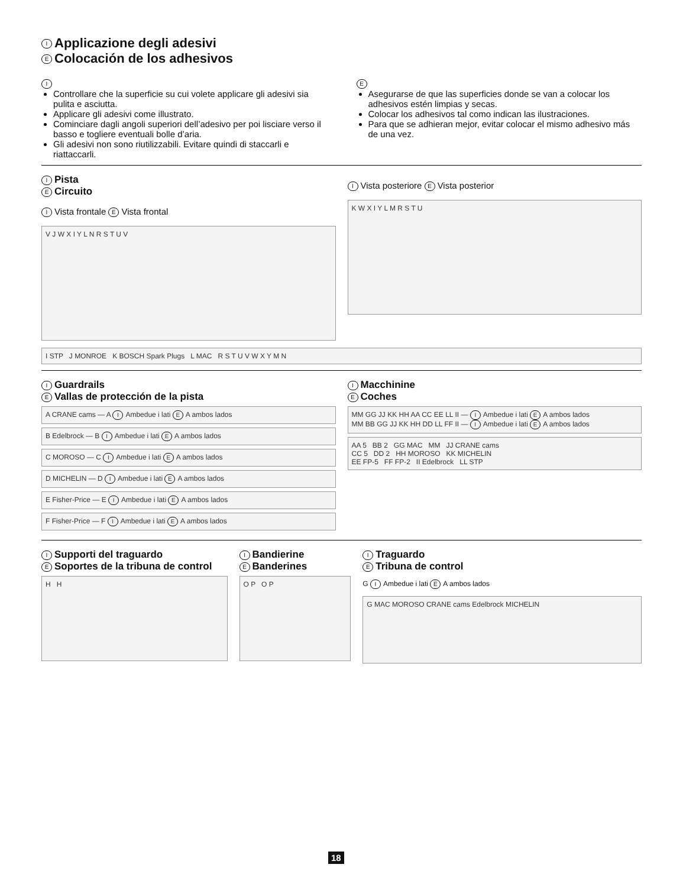I Applicazione degli adesivi
E Colocación de los adhesivos
I
Controllare che la superficie su cui volete applicare gli adesivi sia pulita e asciutta.
Applicare gli adesivi come illustrato.
Cominciare dagli angoli superiori dell’adesivo per poi lisciare verso il basso e togliere eventuali bolle d’aria.
Gli adesivi non sono riutilizzabili. Evitare quindi di staccarli e riattaccarli.
E
Asegurarse de que las superficies donde se van a colocar los adhesivos estén limpias y secas.
Colocar los adhesivos tal como indican las ilustraciones.
Para que se adhieran mejor, evitar colocar el mismo adhesivo más de una vez.
I Pista
E Circuito
I Vista frontale E Vista frontal
V J W X I Y L N R S T U V
I Vista posteriore E Vista posterior
K W X I Y L M R S T U
I STP J MONROE K BOSCH Spark Plugs L MAC R S T U V W X Y M N
I Guardrails
E Vallas de protección de la pista
A CRANE cams — A I Ambedue i lati E A ambos lados
B Edelbrock — B I Ambedue i lati E A ambos lados
C MOROSO — C I Ambedue i lati E A ambos lados
D MICHELIN — D I Ambedue i lati E A ambos lados
E Fisher-Price — E I Ambedue i lati E A ambos lados
F Fisher-Price — F I Ambedue i lati E A ambos lados
I Macchinine
E Coches
MM GG JJ KK HH AA CC EE LL II — I Ambedue i lati E A ambos lados
MM BB GG JJ KK HH DD LL FF II — I Ambedue i lati E A ambos lados
AA 5 BB 2 GG MAC MM JJ CRANE cams
CC 5 DD 2 HH MOROSO KK MICHELIN
EE FP-5 FF FP-2 II Edelbrock LL STP
I Supporti del traguardo
E Soportes de la tribuna de control
H H
I Bandierine
E Banderines
O P O P
I Traguardo
E Tribuna de control
G I Ambedue i lati E A ambos lados
G MAC MOROSO CRANE cams Edelbrock MICHELIN
18